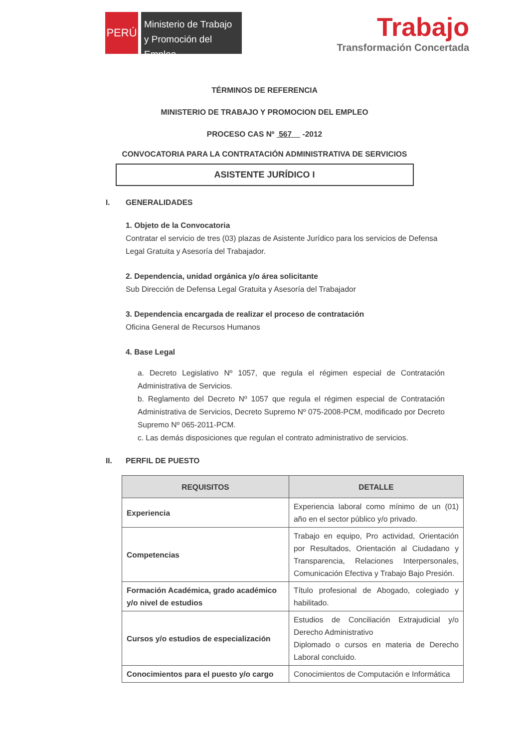PERÚ
Ministerio de Trabajo y Promoción del Empleo
Trabajo
Transformación Concertada
TÉRMINOS DE REFERENCIA
MINISTERIO DE TRABAJO Y PROMOCION DEL EMPLEO
PROCESO CAS Nº 567 -2012
CONVOCATORIA PARA LA CONTRATACIÓN ADMINISTRATIVA DE SERVICIOS
ASISTENTE JURÍDICO I
I. GENERALIDADES
1. Objeto de la Convocatoria
Contratar el servicio de tres (03) plazas de Asistente Jurídico para los servicios de Defensa Legal Gratuita y Asesoría del Trabajador.
2. Dependencia, unidad orgánica y/o área solicitante
Sub Dirección de Defensa Legal Gratuita y Asesoría del Trabajador
3. Dependencia encargada de realizar el proceso de contratación
Oficina General de Recursos Humanos
4. Base Legal
a. Decreto Legislativo Nº 1057, que regula el régimen especial de Contratación Administrativa de Servicios.
b. Reglamento del Decreto Nº 1057 que regula el régimen especial de Contratación Administrativa de Servicios, Decreto Supremo Nº 075-2008-PCM, modificado por Decreto Supremo Nº 065-2011-PCM.
c. Las demás disposiciones que regulan el contrato administrativo de servicios.
II. PERFIL DE PUESTO
| REQUISITOS | DETALLE |
| --- | --- |
| Experiencia | Experiencia laboral como mínimo de un (01) año en el sector público y/o privado. |
| Competencias | Trabajo en equipo, Pro actividad, Orientación por Resultados, Orientación al Ciudadano y Transparencia, Relaciones Interpersonales, Comunicación Efectiva y Trabajo Bajo Presión. |
| Formación Académica, grado académico y/o nivel de estudios | Título profesional de Abogado, colegiado y habilitado. |
| Cursos y/o estudios de especialización | Estudios de Conciliación Extrajudicial y/o Derecho Administrativo Diplomado o cursos en materia de Derecho Laboral concluido. |
| Conocimientos para el puesto y/o cargo | Conocimientos de Computación e Informática |